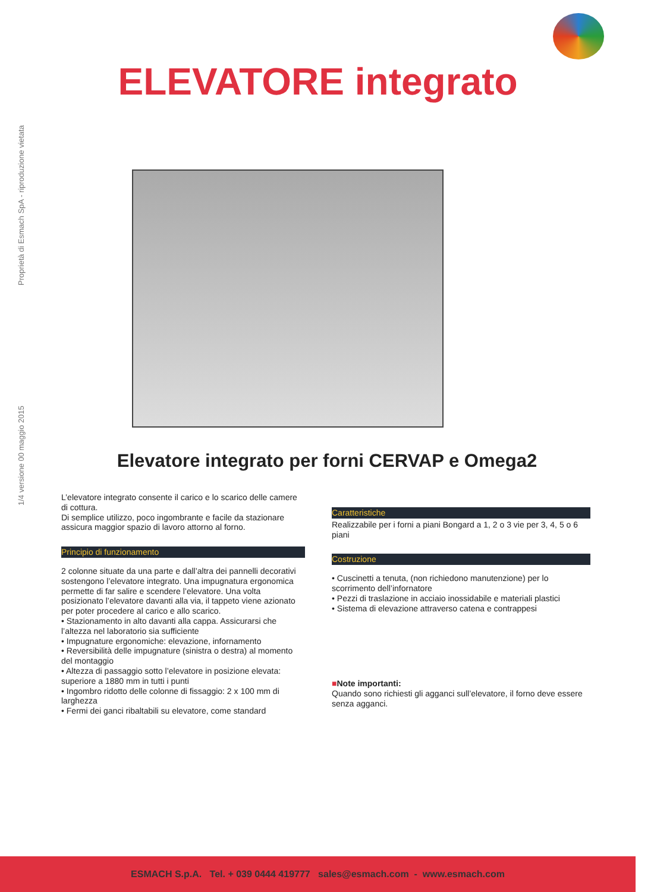ELEVATORE integrato
1/4 versione 00 maggio 2015 Proprietà di Esmach SpA - riproduzione vietata
Elevatore integrato per forni CERVAP e Omega2
L’elevatore integrato consente il carico e lo scarico delle camere di cottura.
Di semplice utilizzo, poco ingombrante e facile da stazionare assicura maggior spazio di lavoro attorno al forno.
Principio di funzionamento
2 colonne situate da una parte e dall’altra dei pannelli decorativi sostengono l’elevatore integrato. Una impugnatura ergonomica permette di far salire e scendere l’elevatore. Una volta posizionato l’elevatore davanti alla via, il tappeto viene azionato per poter procedere al carico e allo scarico.
• Stazionamento in alto davanti alla cappa. Assicurarsi che l’altezza nel laboratorio sia sufficiente
• Impugnature ergonomiche: elevazione, infornamento
• Reversibilità delle impugnature (sinistra o destra) al momento del montaggio
• Altezza di passaggio sotto l’elevatore in posizione elevata: superiore a 1880 mm in tutti i punti
• Ingombro ridotto delle colonne di fissaggio: 2 x 100 mm di larghezza
• Fermi dei ganci ribaltabili su elevatore, come standard
Caratteristiche
Realizzabile per i forni a piani Bongard a 1, 2 o 3 vie per 3, 4, 5 o 6 piani
Costruzione
• Cuscinetti a tenuta, (non richiedono manutenzione) per lo scorrimento dell’infornatore
• Pezzi di traslazione in acciaio inossidabile e materiali plastici
• Sistema di elevazione attraverso catena e contrappesi
■Note importanti:
Quando sono richiesti gli agganci sull’elevatore, il forno deve essere senza agganci.
ESMACH S.p.A. Tel. + 039 0444 419777 sales@esmach.com - www.esmach.com